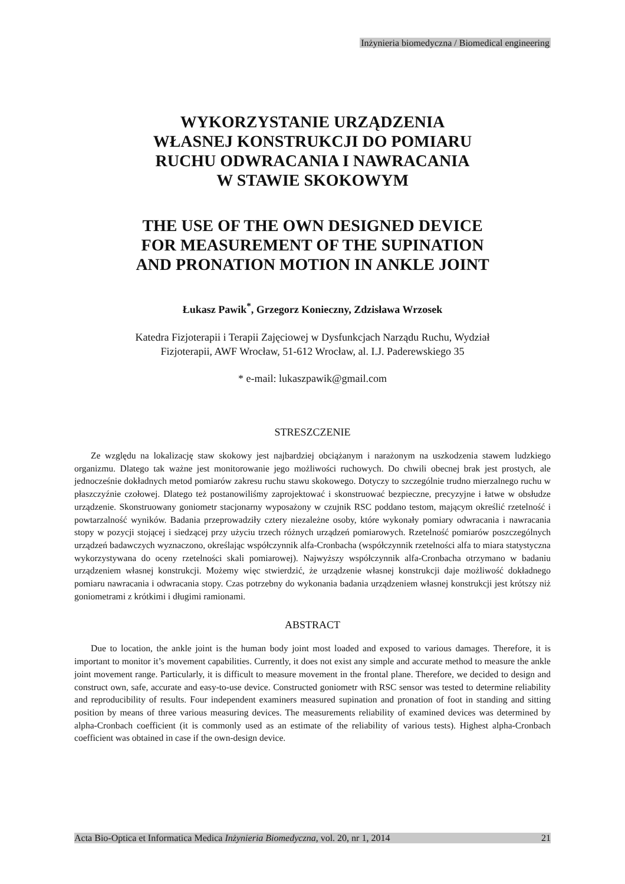Inżynieria biomedyczna / Biomedical engineering
WYKORZYSTANIE URZĄDZENIA
WŁASNEJ KONSTRUKCJI DO POMIARU
RUCHU ODWRACANIA I NAWRACANIA
W STAWIE SKOKOWYM
THE USE OF THE OWN DESIGNED DEVICE
FOR MEASUREMENT OF THE SUPINATION
AND PRONATION MOTION IN ANKLE JOINT
Łukasz Pawik<sup>*</sup>, Grzegorz Konieczny, Zdzisława Wrzosek
Katedra Fizjoterapii i Terapii Zajęciowej w Dysfunkcjach Narządu Ruchu, Wydział
Fizjoterapii, AWF Wrocław, 51-612 Wrocław, al. I.J. Paderewskiego 35
* e-mail: lukaszpawik@gmail.com
STRESZCZENIE
Ze względu na lokalizację staw skokowy jest najbardziej obciążanym i narażonym na uszkodzenia stawem ludzkiego organizmu. Dlatego tak ważne jest monitorowanie jego możliwości ruchowych. Do chwili obecnej brak jest prostych, ale jednocześnie dokładnych metod pomiarów zakresu ruchu stawu skokowego. Dotyczy to szczególnie trudno mierzalnego ruchu w płaszczyźnie czołowej. Dlatego też postanowiliśmy zaprojektować i skonstruować bezpieczne, precyzyjne i łatwe w obsłudze urządzenie. Skonstruowany goniometr stacjonarny wyposażony w czujnik RSC poddano testom, mającym określić rzetelność i powtarzalność wyników. Badania przeprowadziły cztery niezależne osoby, które wykonały pomiary odwracania i nawracania stopy w pozycji stojącej i siedzącej przy użyciu trzech różnych urządzeń pomiarowych. Rzetelność pomiarów poszczególnych urządzeń badawczych wyznaczono, określając współczynnik alfa-Cronbacha (współczynnik rzetelności alfa to miara statystyczna wykorzystywana do oceny rzetelności skali pomiarowej). Najwyższy współczynnik alfa-Cronbacha otrzymano w badaniu urządzeniem własnej konstrukcji. Możemy więc stwierdzić, że urządzenie własnej konstrukcji daje możliwość dokładnego pomiaru nawracania i odwracania stopy. Czas potrzebny do wykonania badania urządzeniem własnej konstrukcji jest krótszy niż goniometrami z krótkimi i długimi ramionami.
ABSTRACT
Due to location, the ankle joint is the human body joint most loaded and exposed to various damages. Therefore, it is important to monitor it’s movement capabilities. Currently, it does not exist any simple and accurate method to measure the ankle joint movement range. Particularly, it is difficult to measure movement in the frontal plane. Therefore, we decided to design and construct own, safe, accurate and easy-to-use device. Constructed goniometr with RSC sensor was tested to determine reliability and reproducibility of results. Four independent examiners measured supination and pronation of foot in standing and sitting position by means of three various measuring devices. The measurements reliability of examined devices was determined by alpha-Cronbach coefficient (it is commonly used as an estimate of the reliability of various tests). Highest alpha-Cronbach coefficient was obtained in case if the own-design device.
Acta Bio-Optica et Informatica Medica Inżynieria Biomedyczna, vol. 20, nr 1, 2014 21